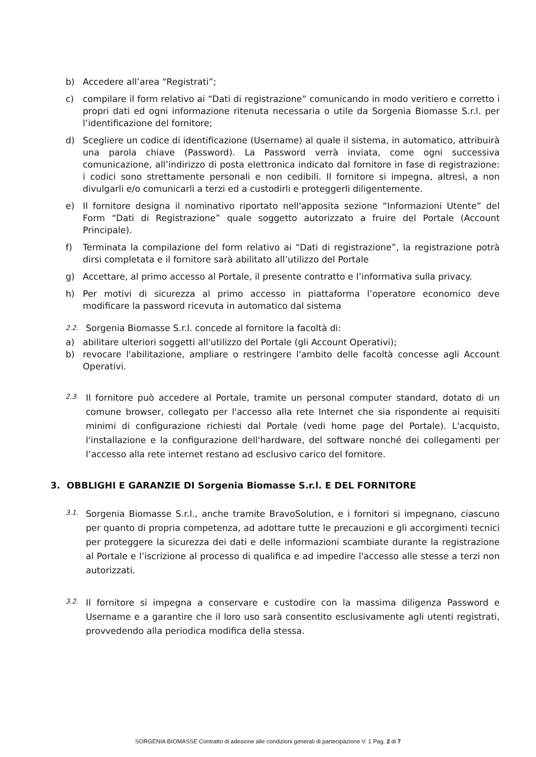b) Accedere all’area “Registrati”;
c) compilare il form relativo ai “Dati di registrazione” comunicando in modo veritiero e corretto i propri dati ed ogni informazione ritenuta necessaria o utile da Sorgenia Biomasse S.r.l. per l’identificazione del fornitore;
d) Scegliere un codice di identificazione (Username) al quale il sistema, in automatico, attribuirà una parola chiave (Password). La Password verrà inviata, come ogni successiva comunicazione, all’indirizzo di posta elettronica indicato dal fornitore in fase di registrazione: i codici sono strettamente personali e non cedibili. Il fornitore si impegna, altresì, a non divulgarli e/o comunicarli a terzi ed a custodirli e proteggerli diligentemente.
e) Il fornitore designa il nominativo riportato nell'apposita sezione “Informazioni Utente” del Form “Dati di Registrazione” quale soggetto autorizzato a fruire del Portale (Account Principale).
f) Terminata la compilazione del form relativo ai “Dati di registrazione”, la registrazione potrà dirsi completata e il fornitore sarà abilitato all’utilizzo del Portale
g) Accettare, al primo accesso al Portale, il presente contratto e l’informativa sulla privacy.
h) Per motivi di sicurezza al primo accesso in piattaforma l’operatore economico deve modificare la password ricevuta in automatico dal sistema
2.2. Sorgenia Biomasse S.r.l. concede al fornitore la facoltà di:
a) abilitare ulteriori soggetti all'utilizzo del Portale (gli Account Operativi);
b) revocare l'abilitazione, ampliare o restringere l'ambito delle facoltà concesse agli Account Operativi.
2.3. Il fornitore può accedere al Portale, tramite un personal computer standard, dotato di un comune browser, collegato per l'accesso alla rete Internet che sia rispondente ai requisiti minimi di configurazione richiesti dal Portale (vedi home page del Portale). L'acquisto, l'installazione e la configurazione dell'hardware, del software nonché dei collegamenti per l’accesso alla rete internet restano ad esclusivo carico del fornitore.
3. OBBLIGHI E GARANZIE DI Sorgenia Biomasse S.r.l. E DEL FORNITORE
3.1. Sorgenia Biomasse S.r.l., anche tramite BravoSolution, e i fornitori si impegnano, ciascuno per quanto di propria competenza, ad adottare tutte le precauzioni e gli accorgimenti tecnici per proteggere la sicurezza dei dati e delle informazioni scambiate durante la registrazione al Portale e l’iscrizione al processo di qualifica e ad impedire l'accesso alle stesse a terzi non autorizzati.
3.2. Il fornitore si impegna a conservare e custodire con la massima diligenza Password e Username e a garantire che il loro uso sarà consentito esclusivamente agli utenti registrati, provvedendo alla periodica modifica della stessa.
SORGENIA BIOMASSE Contratto di adesione alle condizioni generali di partecipazione V. 1 Pag. 2 di 7